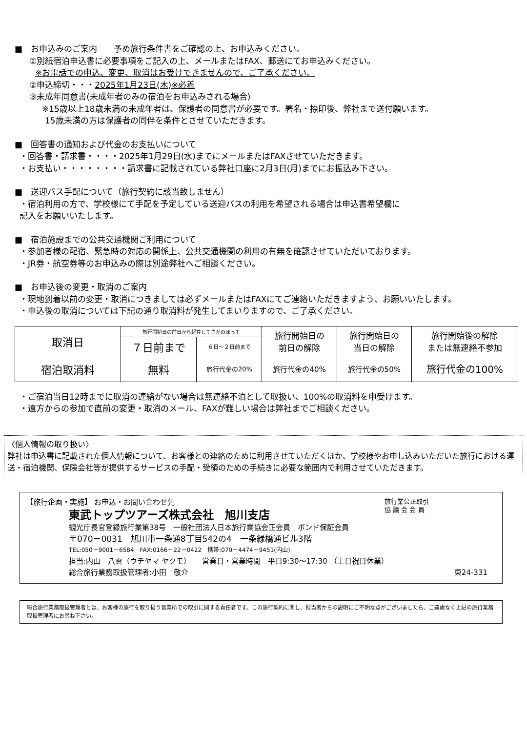■　お申込みのご案内　　予め旅行条件書をご確認の上、お申込みください。
①別紙宿泊申込書に必要事項をご記入の上、メールまたはFAX、郵送にてお申込みください。
※お電話での申込、変更、取消はお受けできませんので、ご了承ください。
②申込締切・・・2025年1月23日(木)※必着
③未成年同意書(未成年者のみの宿泊をお申込みされる場合)
※15歳以上18歳未満の未成年者は、保護者の同意書が必要です。署名・捺印後、弊社まで送付願います。
15歳未満の方は保護者の同伴を条件とさせていただきます。
■　回答書の通知および代金のお支払いについて
・回答書・請求書・・・・2025年1月29日(水)までにメールまたはFAXさせていただきます。
・お支払い・・・・・・・・請求書に記載されている弊社口座に2月3日(月)までにお振込み下さい。
■　送迎バス手配について（旅行契約に該当致しません）
・宿泊利用の方で、学校様にて手配を予定している送迎バスの利用を希望される場合は申込書希望欄に
記入をお願いいたします。
■　宿泊施設までの公共交通機関ご利用について
・参加者様の配宿、緊急時の対応の関係上、公共交通機関の利用の有無を確認させていただいております。
・JR券・航空券等のお申込みの際は別途弊社へご相談ください。
■　お申込後の変更・取消のご案内
・現地到着以前の変更・取消につきましては必ずメールまたはFAXにてご連絡いただきますよう、お願いいたします。
・申込後の取消については下記の通り取消料が発生してまいりますので、ご了承ください。
| 取消日 | 旅行開始日の前日から起算してさかのぼって | | 旅行開始日の 前日の解除 | 旅行開始日の 当日の解除 | 旅行開始後の解除 または無連絡不参加 |
| | ７日前まで | ６日～２日前まで | | | |
| 宿泊取消料 | 無料 | 旅行代金の20% | 旅行代金の40% | 旅行代金の50% | 旅行代金の100% |
・ご宿泊当日12時までに取消の連絡がない場合は無連絡不泊として取扱い、100%の取消料を申受けます。
・遠方からの参加で直前の変更・取消のメール、FAXが難しい場合は弊社までご相談ください。
〈個人情報の取り扱い〉
弊社は申込書に記載された個人情報について、お客様との連絡のために利用させていただくほか、学校様やお申し込みいただいた旅行における運送・宿泊機関、保険会社等が提供するサービスの手配・受領のための手続きに必要な範囲内で利用させていただきます。
旅行業公正取引
協 議 会 会 員
【旅行企画・実施】 お申込・お問い合わせ先
東武トップツアーズ株式会社　旭川支店
観光庁長官登録旅行業第38号　一般社団法人日本旅行業協会正会員　ボンド保証会員
〒070－0031　旭川市一条通8丁目542の4　一条緑橋通ビル3階
TEL:050－9001－6584　FAX:0166－22－0422　携帯:070－4474－9451(内山)
担当:内山　八雲（ウチヤマ ヤクモ）　　営業日・営業時間　平日9:30～17:30 （土日祝日休業）
総合旅行業務取扱管理者:小田　敬介 東24-331
総合旅行業務取扱管理者とは、お客様の旅行を取り扱う営業所での取引に関する責任者です。この旅行契約に関し、担当者からの説明にご不明な点がございましたら、ご遠慮なく上記の旅行業務取扱管理者にお尋ね下さい。